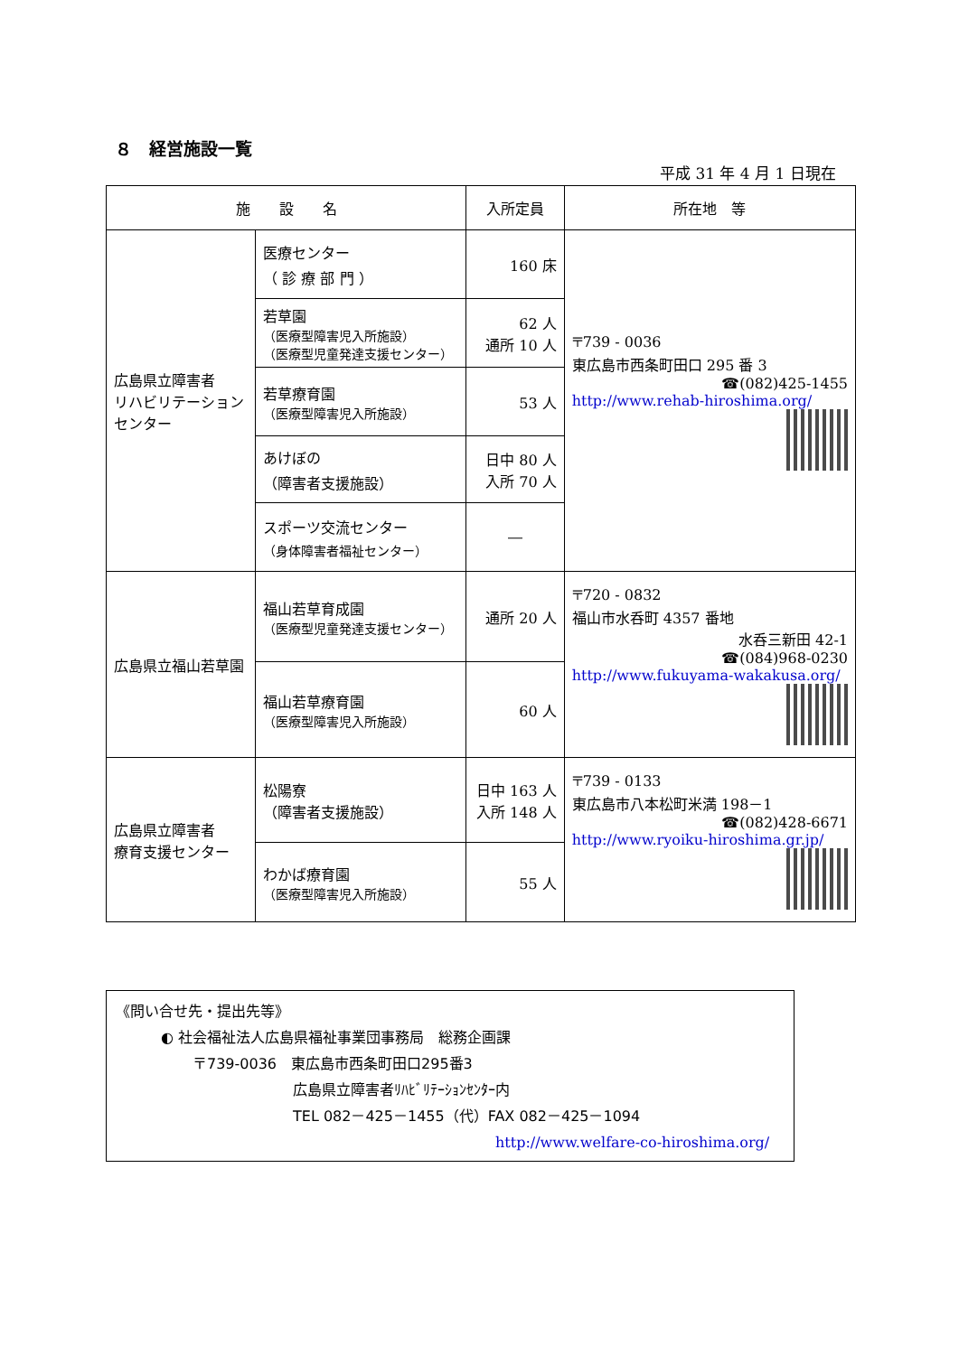８　経営施設一覧
平成 31 年 4 月 1 日現在
| 施 設 名 | | 入所定員 | 所在地 等 |
| --- | --- | --- | --- |
| 広島県立障害者 リハビリテーション センター | 医療センター （ 診 療 部 門 ） | 160 床 | 〒739 - 0036 東広島市西条町田口 295 番 3 ☎(082)425-1455 http://www.rehab-hiroshima.org/ |
| | 若草園 （医療型障害児入所施設） （医療型児童発達支援センター） | 62 人 通所 10 人 | |
| | 若草療育園 （医療型障害児入所施設） | 53 人 | |
| | あけぼの （障害者支援施設） | 日中 80 人 入所 70 人 | |
| | スポーツ交流センター （身体障害者福祉センター） | ― | |
| 広島県立福山若草園 | 福山若草育成園 （医療型児童発達支援センター） | 通所 20 人 | 〒720 - 0832 福山市水呑町 4357 番地 水呑三新田 42-1 ☎(084)968-0230 http://www.fukuyama-wakakusa.org/ |
| | 福山若草療育園 （医療型障害児入所施設） | 60 人 | |
| 広島県立障害者 療育支援センター | 松陽寮 （障害者支援施設） | 日中 163 人 入所 148 人 | 〒739 - 0133 東広島市八本松町米満 198－1 ☎(082)428-6671 http://www.ryoiku-hiroshima.gr.jp/ |
| | わかば療育園 （医療型障害児入所施設） | 55 人 | |
《問い合せ先・提出先等》
◐ 社会福祉法人広島県福祉事業団事務局　総務企画課
〒739-0036　東広島市西条町田口295番3
広島県立障害者ﾘﾊﾋﾞﾘﾃｰｼｮﾝｾﾝﾀｰ内
TEL 082－425－1455（代）FAX 082－425－1094
http://www.welfare-co-hiroshima.org/